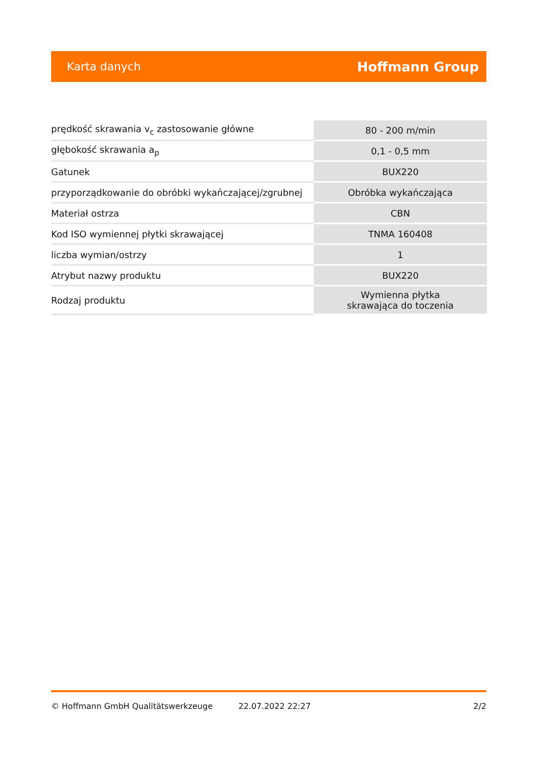Karta danych Hoffmann Group
| prędkość skrawania v<sub>c</sub> zastosowanie główne | 80 - 200 m/min |
| głębokość skrawania a<sub>p</sub> | 0,1 - 0,5 mm |
| Gatunek | BUX220 |
| przyporządkowanie do obróbki wykańczającej/zgrubnej | Obróbka wykańczająca |
| Materiał ostrza | CBN |
| Kod ISO wymiennej płytki skrawającej | TNMA 160408 |
| liczba wymian/ostrzy | 1 |
| Atrybut nazwy produktu | BUX220 |
| Rodzaj produktu | Wymienna płytka skrawająca do toczenia |
© Hoffmann GmbH Qualitätswerkzeuge 22.07.2022 22:27 2/2